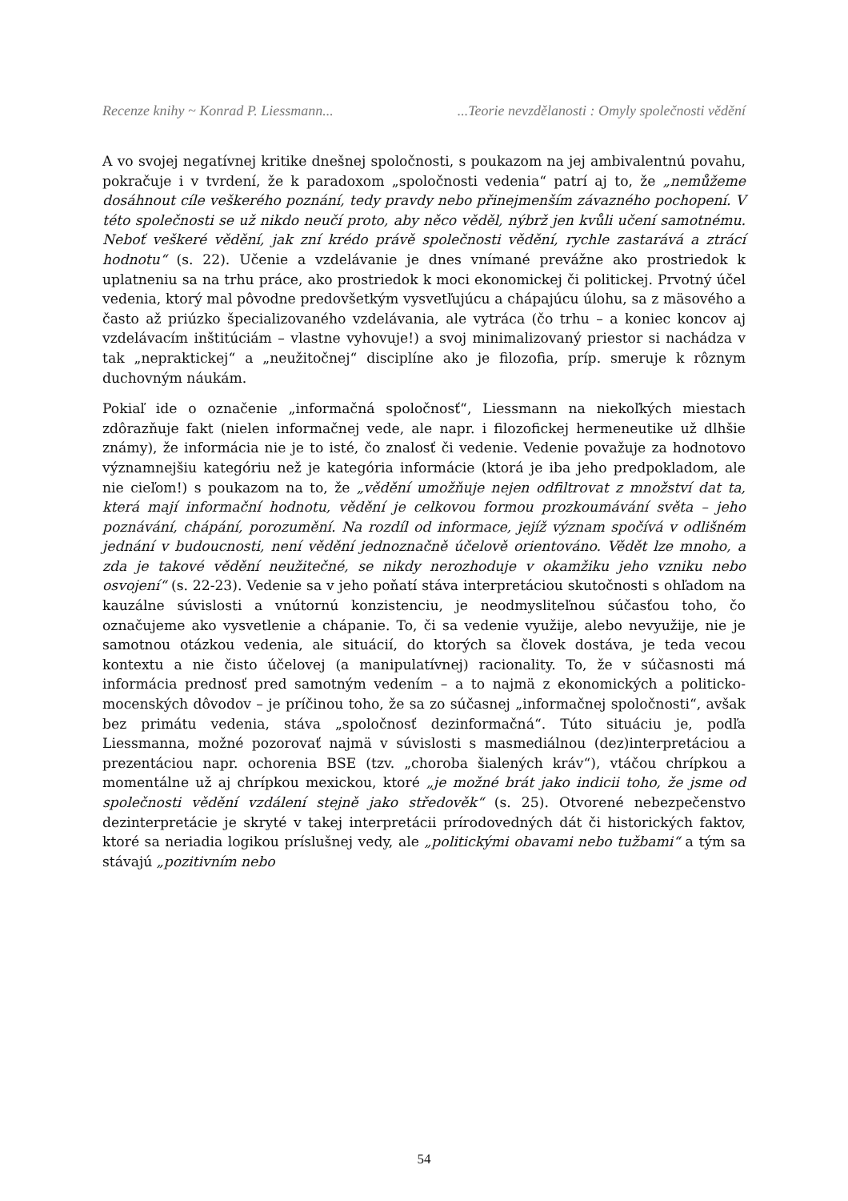Recenze knihy ~ Konrad P. Liessmann... ...Teorie nevzdělanosti : Omyly společnosti vědění
A vo svojej negatívnej kritike dnešnej spoločnosti, s poukazom na jej ambivalentnú povahu, pokračuje i v tvrdení, že k paradoxom „spoločnosti vedenia“ patrí aj to, že „nemůžeme dosáhnout cíle veškerého poznání, tedy pravdy nebo přinejmenším závazného pochopení. V této společnosti se už nikdo neučí proto, aby něco věděl, nýbrž jen kvůli učení samotnému. Neboť veškeré vědění, jak zní krédo právě společnosti vědění, rychle zastarává a ztrácí hodnotu“ (s. 22). Učenie a vzdelávanie je dnes vnímané prevážne ako prostriedok k uplatneniu sa na trhu práce, ako prostriedok k moci ekonomickej či politickej. Prvotný účel vedenia, ktorý mal pôvodne predovšetkým vysvetľujúcu a chápajúcu úlohu, sa z mäsového a často až priúzko špecializovaného vzdelávania, ale vytráca (čo trhu – a koniec koncov aj vzdelávacím inštitúciám – vlastne vyhovuje!) a svoj minimalizovaný priestor si nachádza v tak „nepraktickej“ a „neužitočnej“ disciplíne ako je filozofia, príp. smeruje k rôznym duchovným náukám.
Pokiaľ ide o označenie „informačná spoločnosť“, Liessmann na niekoľkých miestach zdôrazňuje fakt (nielen informačnej vede, ale napr. i filozofickej hermeneutike už dlhšie známy), že informácia nie je to isté, čo znalosť či vedenie. Vedenie považuje za hodnotovo významnejšiu kategóriu než je kategória informácie (ktorá je iba jeho predpokladom, ale nie cieľom!) s poukazom na to, že „vědění umožňuje nejen odfiltrovat z množství dat ta, která mají informační hodnotu, vědění je celkovou formou prozkoumávání světa – jeho poznávání, chápání, porozumění. Na rozdíl od informace, jejíž význam spočívá v odlišném jednání v budoucnosti, není vědění jednoznačně účelově orientováno. Vědět lze mnoho, a zda je takové vědění neužitečné, se nikdy nerozhoduje v okamžiku jeho vzniku nebo osvojení“ (s. 22-23). Vedenie sa v jeho poňatí stáva interpretáciou skutočnosti s ohľadom na kauzálne súvislosti a vnútornú konzistenciu, je neodmysliteľnou súčasťou toho, čo označujeme ako vysvetlenie a chápanie. To, či sa vedenie využije, alebo nevyužije, nie je samotnou otázkou vedenia, ale situácií, do ktorých sa človek dostáva, je teda vecou kontextu a nie čisto účelovej (a manipulatívnej) racionality. To, že v súčasnosti má informácia prednosť pred samotným vedením – a to najmä z ekonomických a politicko-mocenských dôvodov – je príčinou toho, že sa zo súčasnej „informačnej spoločnosti“, avšak bez primátu vedenia, stáva „spoločnosť dezinformačná“. Túto situáciu je, podľa Liessmanna, možné pozorovať najmä v súvislosti s masmediálnou (dez)interpretáciou a prezentáciou napr. ochorenia BSE (tzv. „choroba šialených kráv“), vtáčou chrípkou a momentálne už aj chrípkou mexickou, ktoré „je možné brát jako indicii toho, že jsme od společnosti vědění vzdálení stejně jako středověk“ (s. 25). Otvorené nebezpečenstvo dezinterpretácie je skryté v takej interpretácii prírodovedných dát či historických faktov, ktoré sa neriadia logikou príslušnej vedy, ale „politickými obavami nebo tužbami“ a tým sa stávajú „pozitivním nebo
54